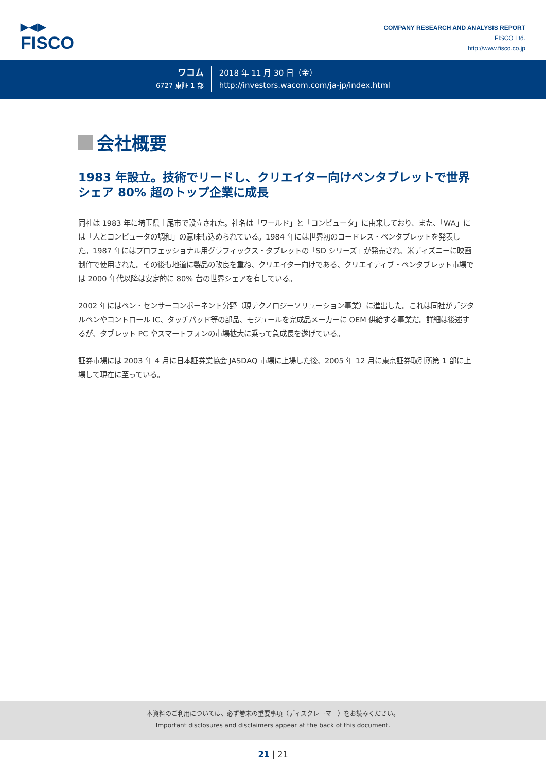▶◀▶
FISCO
COMPANY RESEARCH AND ANALYSIS REPORT
FISCO Ltd.
http://www.fisco.co.jp
ワコム
6727 東証 1 部
2018 年 11 月 30 日（金）
http://investors.wacom.com/ja-jp/index.html
会社概要
1983 年設立。技術でリードし、クリエイター向けペンタブレットで世界シェア 80% 超のトップ企業に成長
同社は 1983 年に埼玉県上尾市で設立された。社名は「ワールド」と「コンピュータ」に由来しており、また、「WA」には「人とコンピュータの調和」の意味も込められている。1984 年には世界初のコードレス・ペンタブレットを発表した。1987 年にはプロフェッショナル用グラフィックス・タブレットの「SD シリーズ」が発売され、米ディズニーに映画制作で使用された。その後も地道に製品の改良を重ね、クリエイター向けである、クリエイティブ・ペンタブレット市場では 2000 年代以降は安定的に 80% 台の世界シェアを有している。
2002 年にはペン・センサーコンポーネント分野（現テクノロジーソリューション事業）に進出した。これは同社がデジタルペンやコントロール IC、タッチパッド等の部品、モジュールを完成品メーカーに OEM 供給する事業だ。詳細は後述するが、タブレット PC やスマートフォンの市場拡大に乗って急成長を遂げている。
証券市場には 2003 年 4 月に日本証券業協会 JASDAQ 市場に上場した後、2005 年 12 月に東京証券取引所第 1 部に上場して現在に至っている。
本資料のご利用については、必ず巻末の重要事項（ディスクレーマー）をお読みください。
Important disclosures and disclaimers appear at the back of this document.
21 | 21